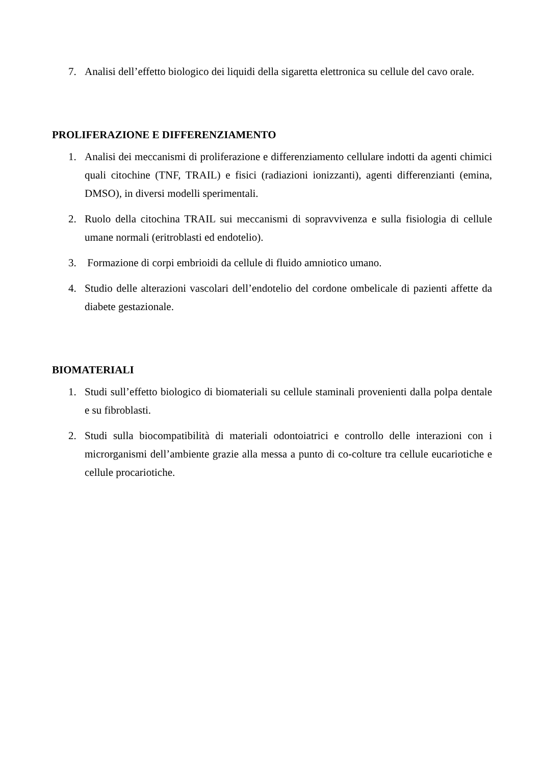7. Analisi dell’effetto biologico dei liquidi della sigaretta elettronica su cellule del cavo orale.
PROLIFERAZIONE E DIFFERENZIAMENTO
1. Analisi dei meccanismi di proliferazione e differenziamento cellulare indotti da agenti chimici quali citochine (TNF, TRAIL) e fisici (radiazioni ionizzanti), agenti differenzianti (emina, DMSO), in diversi modelli sperimentali.
2. Ruolo della citochina TRAIL sui meccanismi di sopravvivenza e sulla fisiologia di cellule umane normali (eritroblasti ed endotelio).
3. Formazione di corpi embrioidi da cellule di fluido amniotico umano.
4. Studio delle alterazioni vascolari dell’endotelio del cordone ombelicale di pazienti affette da diabete gestazionale.
BIOMATERIALI
1. Studi sull’effetto biologico di biomateriali su cellule staminali provenienti dalla polpa dentale e su fibroblasti.
2. Studi sulla biocompatibilità di materiali odontoiatrici e controllo delle interazioni con i microrganismi dell’ambiente grazie alla messa a punto di co-colture tra cellule eucariotiche e cellule procariotiche.